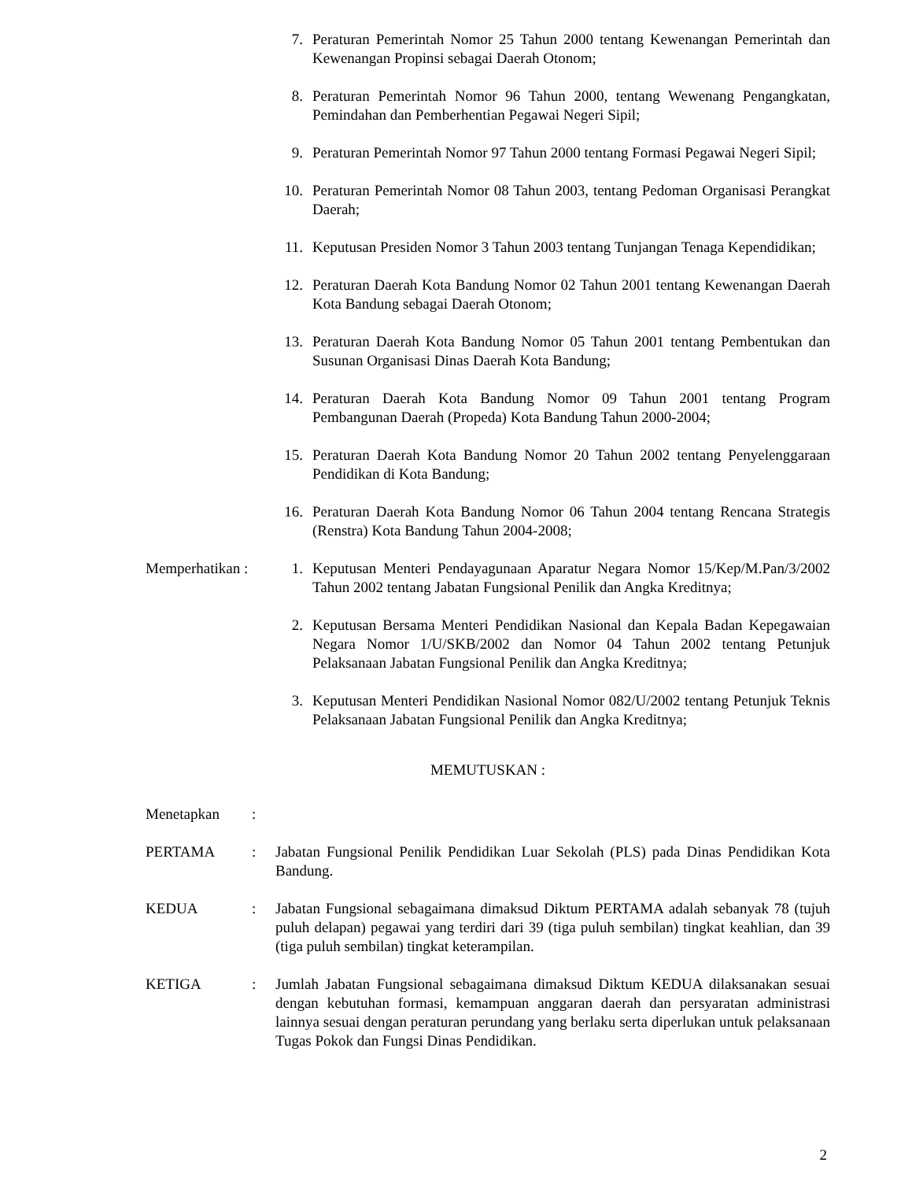7. Peraturan Pemerintah Nomor 25 Tahun 2000 tentang Kewenangan Pemerintah dan Kewenangan Propinsi sebagai Daerah Otonom;
8. Peraturan Pemerintah Nomor 96 Tahun 2000, tentang Wewenang Pengangkatan, Pemindahan dan Pemberhentian Pegawai Negeri Sipil;
9. Peraturan Pemerintah Nomor 97 Tahun 2000 tentang Formasi Pegawai Negeri Sipil;
10. Peraturan Pemerintah Nomor 08 Tahun 2003, tentang Pedoman Organisasi Perangkat Daerah;
11. Keputusan Presiden Nomor 3 Tahun 2003 tentang Tunjangan Tenaga Kependidikan;
12. Peraturan Daerah Kota Bandung Nomor 02 Tahun 2001 tentang Kewenangan Daerah Kota Bandung sebagai Daerah Otonom;
13. Peraturan Daerah Kota Bandung Nomor 05 Tahun 2001 tentang Pembentukan dan Susunan Organisasi Dinas Daerah Kota Bandung;
14. Peraturan Daerah Kota Bandung Nomor 09 Tahun 2001 tentang Program Pembangunan Daerah (Propeda) Kota Bandung Tahun 2000-2004;
15. Peraturan Daerah Kota Bandung Nomor 20 Tahun 2002 tentang Penyelenggaraan Pendidikan di Kota Bandung;
16. Peraturan Daerah Kota Bandung Nomor 06 Tahun 2004 tentang Rencana Strategis (Renstra) Kota Bandung Tahun 2004-2008;
Memperhatikan :
1. Keputusan Menteri Pendayagunaan Aparatur Negara Nomor 15/Kep/M.Pan/3/2002 Tahun 2002 tentang Jabatan Fungsional Penilik dan Angka Kreditnya;
2. Keputusan Bersama Menteri Pendidikan Nasional dan Kepala Badan Kepegawaian Negara Nomor 1/U/SKB/2002 dan Nomor 04 Tahun 2002 tentang Petunjuk Pelaksanaan Jabatan Fungsional Penilik dan Angka Kreditnya;
3. Keputusan Menteri Pendidikan Nasional Nomor 082/U/2002 tentang Petunjuk Teknis Pelaksanaan Jabatan Fungsional Penilik dan Angka Kreditnya;
MEMUTUSKAN :
Menetapkan :
PERTAMA : Jabatan Fungsional Penilik Pendidikan Luar Sekolah (PLS) pada Dinas Pendidikan Kota Bandung.
KEDUA : Jabatan Fungsional sebagaimana dimaksud Diktum PERTAMA adalah sebanyak 78 (tujuh puluh delapan) pegawai yang terdiri dari 39 (tiga puluh sembilan) tingkat keahlian, dan 39 (tiga puluh sembilan) tingkat keterampilan.
KETIGA : Jumlah Jabatan Fungsional sebagaimana dimaksud Diktum KEDUA dilaksanakan sesuai dengan kebutuhan formasi, kemampuan anggaran daerah dan persyaratan administrasi lainnya sesuai dengan peraturan perundang yang berlaku serta diperlukan untuk pelaksanaan Tugas Pokok dan Fungsi Dinas Pendidikan.
2